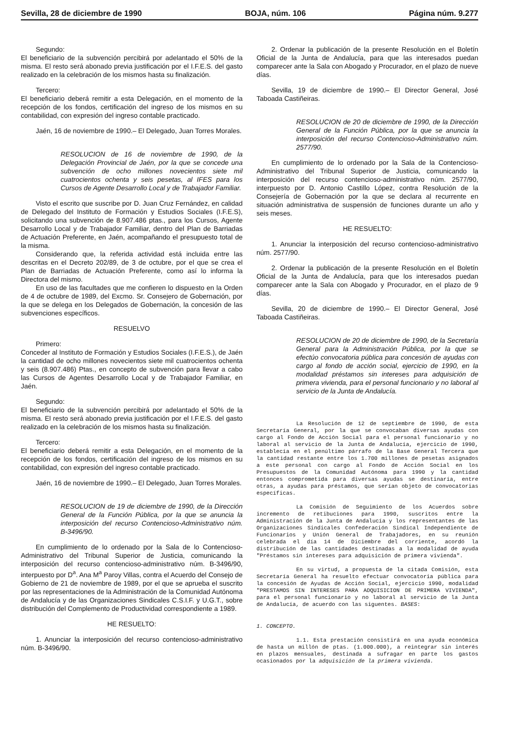Sevilla, 28 de diciembre de 1990 BOJA, núm. 106 Página núm. 9.277
Segundo:
El beneficiario de la subvención percibirá por adelantado el 50% de la misma. El resto será abonado previa justificación por el I.F.E.S. del gasto realizado en la celebración de los mismos hasta su finalización.
Tercero:
El beneficiario deberá remitir a esta Delegación, en el momento de la recepción de los fondos, certificación del ingreso de los mismos en su contabilidad, con expresión del ingreso contable practicado.
Jaén, 16 de noviembre de 1990.– El Delegado, Juan Torres Morales.
RESOLUCION de 16 de noviembre de 1990, de la Delegación Provincial de Jaén, por la que se concede una subvención de ocho millones novecientos siete mil cuatrocientos ochenta y seis pesetas, al IFES para los Cursos de Agente Desarrollo Local y de Trabajador Familiar.
Visto el escrito que suscribe por D. Juan Cruz Fernández, en calidad de Delegado del Instituto de Formación y Estudios Sociales (I.F.E.S), solicitando una subvención de 8.907.486 ptas., para los Cursos, Agente Desarrollo Local y de Trabajador Familiar, dentro del Plan de Barriadas de Actuación Preferente, en Jaén, acompañando el presupuesto total de la misma.
Considerando que, la referida actividad está incluida entre las descritas en el Decreto 202/89, de 3 de octubre, por el que se crea el Plan de Barriadas de Actuación Preferente, como así lo informa la Directora del mismo.
En uso de las facultades que me confieren lo dispuesto en la Orden de 4 de octubre de 1989, del Excmo. Sr. Consejero de Gobernación, por la que se delega en los Delegados de Gobernación, la concesión de las subvenciones específicos.
RESUELVO
Primero:
Conceder al Instituto de Formación y Estudios Sociales (I.F.E.S.), de Jaén la cantidad de ocho millones novecientos siete mil cuatrocientos ochenta y seis (8.907.486) Ptas., en concepto de subvención para llevar a cabo las Cursos de Agentes Desarrollo Local y de Trabajador Familiar, en Jaén.
Segundo:
El beneficiario de la subvención percibirá por adelantado el 50% de la misma. El resto será abonado previa justificación por el I.F.E.S. del gasto realizado en la celebración de los mismos hasta su finalización.
Tercero:
El beneficiario deberá remitir a esta Delegación, en el momento de la recepción de los fondos, certificación del ingreso de los mismos en su contabilidad, con expresión del ingreso contable practicado.
Jaén, 16 de noviembre de 1990.– El Delegado, Juan Torres Morales.
RESOLUCION de 19 de diciembre de 1990, de la Dirección General de la Función Pública, por la que se anuncia la interposición del recurso Contencioso-Administrativo núm. B-3496/90.
En cumplimiento de lo ordenado por la Sala de lo Contencioso-Administrativo del Tribunal Superior de Justicia, comunicando la interposición del recurso contencioso-administrativo núm. B-3496/90, interpuesto por D<sup>a</sup>. Ana M<sup>a</sup> Paroy Villas, contra el Acuerdo del Consejo de Gobierno de 21 de noviembre de 1989, por el que se aprueba el suscrito por las representaciones de la Administración de la Comunidad Autónoma de Andalucía y de las Organizaciones Sindicales C.S.I.F. y U.G.T., sobre distribución del Complemento de Productividad correspondiente a 1989.
HE RESUELTO:
1. Anunciar la interposición del recurso contencioso-administrativo núm. B-3496/90.
2. Ordenar la publicación de la presente Resolución en el Boletín Oficial de la Junta de Andalucía, para que las interesados puedan comparecer ante la Sala con Abogado y Procurador, en el plazo de nueve días.
Sevilla, 19 de diciembre de 1990.– El Director General, José Taboada Castiñeiras.
RESOLUCION de 20 de diciembre de 1990, de la Dirección General de la Función Pública, por la que se anuncia la interposición del recurso Contencioso-Administrativo núm. 2577/90.
En cumplimiento de lo ordenado por la Sala de la Contencioso-Administrativo del Tribunal Superior de Justicia, comunicando la interposición del recurso contencioso-administrativo núm. 2577/90, interpuesto por D. Antonio Castillo López, contra Resolución de la Consejería de Gobernación por la que se declara al recurrente en situación administrativa de suspensión de funciones durante un año y seis meses.
HE RESUELTO:
1. Anunciar la interposición del recurso contencioso-administrativo núm. 2577/90.
2. Ordenar la publicación de la presente Resolución en el Boletín Oficial de la Junta de Andalucía, para que los interesados puedan comparecer ante la Sala con Abogado y Procurador, en el plazo de 9 días.
Sevilla, 20 de diciembre de 1990.– El Director General, José Taboada Castiñeiras.
RESOLUCION de 20 de diciembre de 1990, de la Secretaría General para la Administración Pública, por la que se efectúo convocatoria pública para concesión de ayudas con cargo al fondo de acción social, ejercicio de 1990, en la modalidad préstamos sin intereses para adquisición de primera vivienda, para el personal funcionario y no laboral al servicio de la Junta de Andalucía.
La Resolución de 12 de septiembre de 1990, de esta Secretaría General, por la que se convocaban diversas ayudas con cargo al Fondo de Acción Social para el personal funcionario y no laboral al servicio de la Junta de Andalucía, ejercicio de 1990, establecía en el penúltimo párrafo de la Base General Tercera que la cantidad restante entre los 1.700 millones de pesetas asignados a este personal con cargo al Fondo de Acción Social en los Presupuestos de la Comunidad Autónoma para 1990 y la cantidad entonces comprometida para diversas ayudas se destinaría, entre otras, a ayudas para préstamos, que serían objeto de convocatorias específicas.
La Comisión de Seguimiento de los Acuerdos sobre incremento de retibuciones para 1990, suscritos entre la Administración de la Junta de Andalucía y los representantes de las Organizaciones Sindicales Confederación Sindical Independiente de Funcionarios y Unión General de Trabajadores, en su reunión celebrada el día 14 de Diciembre del corriente, acordó la distribución de las cantidades destinadas a la modalidad de ayuda "Préstamos sin intereses para adquisición de primera vivienda".
En su virtud, a propuesta de la citada Comisión, esta Secretaría General ha resuelto efectuar convocatoria pública para la concesión de Ayudas de Acción Social, ejercicio 1990, modalidad "PRESTAMOS SIN INTERESES PARA ADQUISICION DE PRIMERA VIVIENDA", para el personal funcionario y no laboral al servicio de la Junta de Andalucía, de acuerdo con las siguentes. BASES:
1. CONCEPTO.
1.1. Esta prestación consistirá en una ayuda económica de hasta un millón de ptas. (1.000.000), a reintegrar sin interés en plazos mensuales, destinada a sufragar en parte los gastos ocasionados por la adquisición de la primera vivienda.